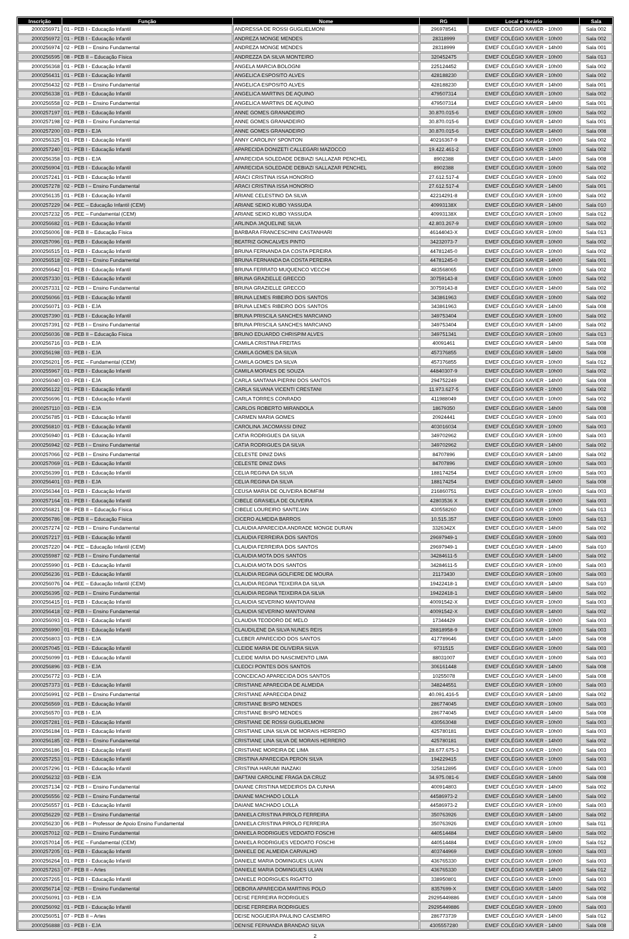| Inscrição | Função | Nome | RG | Local e Horário | Sala |
| --- | --- | --- | --- | --- | --- |
| 2000256971 | 01 - PEB I - Educação Infantil | ANDRESSA DE ROSSI GUGLIELMONI | 296978541 | EMEF COLÉGIO XAVIER - 10h00 | Sala 002 |
| 2000256972 | 01 - PEB I - Educação Infantil | ANDREZA MONGE MENDES | 28318999 | EMEF COLÉGIO XAVIER - 10h00 | Sala 002 |
| 2000256974 | 02 - PEB I – Ensino Fundamental | ANDREZA MONGE MENDES | 28318999 | EMEF COLÉGIO XAVIER - 14h00 | Sala 001 |
| 2000256595 | 08 - PEB II – Educação Física | ANDREZZA DA SILVA MONTEIRO | 320452475 | EMEF COLÉGIO XAVIER - 10h00 | Sala 013 |
| 2000256368 | 01 - PEB I - Educação Infantil | ANGELA MARCIA BOLOGNI | 225124452 | EMEF COLÉGIO XAVIER - 10h00 | Sala 002 |
| 2000256431 | 01 - PEB I - Educação Infantil | ANGELICA ESPOSITO ALVES | 428188230 | EMEF COLÉGIO XAVIER - 10h00 | Sala 002 |
| 2000256432 | 02 - PEB I – Ensino Fundamental | ANGELICA ESPOSITO ALVES | 428188230 | EMEF COLÉGIO XAVIER - 14h00 | Sala 001 |
| 2000256338 | 01 - PEB I - Educação Infantil | ANGELICA MARTINS DE AQUINO | 479507314 | EMEF COLÉGIO XAVIER - 10h00 | Sala 002 |
| 2000256558 | 02 - PEB I – Ensino Fundamental | ANGELICA MARTINS DE AQUINO | 479507314 | EMEF COLÉGIO XAVIER - 14h00 | Sala 001 |
| 2000257197 | 01 - PEB I - Educação Infantil | ANNE GOMES GRANADEIRO | 30.870.015-6 | EMEF COLÉGIO XAVIER - 10h00 | Sala 002 |
| 2000257198 | 02 - PEB I – Ensino Fundamental | ANNE GOMES GRANADEIRO | 30.870.015-6 | EMEF COLÉGIO XAVIER - 14h00 | Sala 001 |
| 2000257200 | 03 - PEB I - EJA | ANNE GOMES GRANADEIRO | 30.870.015-6 | EMEF COLÉGIO XAVIER - 14h00 | Sala 008 |
| 2000256325 | 01 - PEB I - Educação Infantil | ANNY CAROLINY SPONTON | 40216367-9 | EMEF COLÉGIO XAVIER - 10h00 | Sala 002 |
| 2000257240 | 01 - PEB I - Educação Infantil | APARECIDA DONIZETI CALLEGARI MAZOCCO | 19.422.461-2 | EMEF COLÉGIO XAVIER - 10h00 | Sala 002 |
| 2000256358 | 03 - PEB I - EJA | APARECIDA SOLEDADE DEBIAZI SALLAZAR PENCHEL | 8902388 | EMEF COLÉGIO XAVIER - 14h00 | Sala 008 |
| 2000256904 | 01 - PEB I - Educação Infantil | APARECIDA SOLEDADE DEBIAZI SALLAZAR PENCHEL | 8902388 | EMEF COLÉGIO XAVIER - 10h00 | Sala 002 |
| 2000257241 | 01 - PEB I - Educação Infantil | ARACI CRISTINA ISSA HONORIO | 27.612.517-4 | EMEF COLÉGIO XAVIER - 10h00 | Sala 002 |
| 2000257278 | 02 - PEB I – Ensino Fundamental | ARACI CRISTINA ISSA HONORIO | 27.612.517-4 | EMEF COLÉGIO XAVIER - 14h00 | Sala 001 |
| 2000256135 | 01 - PEB I - Educação Infantil | ARIANE CELESTINO DA SILVA | 42214291-8 | EMEF COLÉGIO XAVIER - 10h00 | Sala 002 |
| 2000257229 | 04 - PEE – Educação Infantil (CEM) | ARIANE SEIKO KUBO YASSUDA | 40993138X | EMEF COLÉGIO XAVIER - 14h00 | Sala 010 |
| 2000257232 | 05 - PEE – Fundamental (CEM) | ARIANE SEIKO KUBO YASSUDA | 40993138X | EMEF COLÉGIO XAVIER - 10h00 | Sala 012 |
| 2000256682 | 01 - PEB I - Educação Infantil | ARLINDA JAQUELINE SILVA | 42.803.267-9 | EMEF COLÉGIO XAVIER - 10h00 | Sala 002 |
| 2000256006 | 08 - PEB II – Educação Física | BARBARA FRANCESCHINI CASTANHARI | 46144043-X | EMEF COLÉGIO XAVIER - 10h00 | Sala 013 |
| 2000257096 | 01 - PEB I - Educação Infantil | BEATRIZ GONCALVES PINTO | 34232073-7 | EMEF COLÉGIO XAVIER - 10h00 | Sala 002 |
| 2000256515 | 01 - PEB I - Educação Infantil | BRUNA FERNANDA DA COSTA PEREIRA | 44781245-0 | EMEF COLÉGIO XAVIER - 10h00 | Sala 002 |
| 2000256518 | 02 - PEB I – Ensino Fundamental | BRUNA FERNANDA DA COSTA PEREIRA | 44781245-0 | EMEF COLÉGIO XAVIER - 14h00 | Sala 001 |
| 2000256642 | 01 - PEB I - Educação Infantil | BRUNA FERRATO MUQUENCO VECCHI | 483568065 | EMEF COLÉGIO XAVIER - 10h00 | Sala 002 |
| 2000257330 | 01 - PEB I - Educação Infantil | BRUNA GRAZIELLE GRECCO | 30759143-8 | EMEF COLÉGIO XAVIER - 10h00 | Sala 002 |
| 2000257331 | 02 - PEB I – Ensino Fundamental | BRUNA GRAZIELLE GRECCO | 30759143-8 | EMEF COLÉGIO XAVIER - 14h00 | Sala 002 |
| 2000256066 | 01 - PEB I - Educação Infantil | BRUNA LEMES RIBEIRO DOS SANTOS | 343861963 | EMEF COLÉGIO XAVIER - 10h00 | Sala 002 |
| 2000256071 | 03 - PEB I - EJA | BRUNA LEMES RIBEIRO DOS SANTOS | 343861963 | EMEF COLÉGIO XAVIER - 14h00 | Sala 008 |
| 2000257390 | 01 - PEB I - Educação Infantil | BRUNA PRISCILA SANCHES MARCIANO | 349753404 | EMEF COLÉGIO XAVIER - 10h00 | Sala 002 |
| 2000257391 | 02 - PEB I – Ensino Fundamental | BRUNA PRISCILA SANCHES MARCIANO | 349753404 | EMEF COLÉGIO XAVIER - 14h00 | Sala 002 |
| 2000256036 | 08 - PEB II – Educação Física | BRUNO EDUARDO CHRISPIM ALVES | 349751341 | EMEF COLÉGIO XAVIER - 10h00 | Sala 013 |
| 2000256716 | 03 - PEB I - EJA | CAMILA CRISTINA FREITAS | 40091461 | EMEF COLÉGIO XAVIER - 14h00 | Sala 008 |
| 2000256198 | 03 - PEB I - EJA | CAMILA GOMES DA SILVA | 457376855 | EMEF COLÉGIO XAVIER - 14h00 | Sala 008 |
| 2000256201 | 05 - PEE – Fundamental (CEM) | CAMILA GOMES DA SILVA | 457376855 | EMEF COLÉGIO XAVIER - 10h00 | Sala 012 |
| 2000255967 | 01 - PEB I - Educação Infantil | CAMILA MORAES DE SOUZA | 44840307-9 | EMEF COLÉGIO XAVIER - 10h00 | Sala 002 |
| 2000256040 | 03 - PEB I - EJA | CARLA SANTANA PIERINI DOS SANTOS | 294752249 | EMEF COLÉGIO XAVIER - 14h00 | Sala 008 |
| 2000256122 | 01 - PEB I - Educação Infantil | CARLA SILVANA VICENTI CRESTANI | 11.973.627-5 | EMEF COLÉGIO XAVIER - 10h00 | Sala 002 |
| 2000256696 | 01 - PEB I - Educação Infantil | CARLA TORRES CONRADO | 411988049 | EMEF COLÉGIO XAVIER - 10h00 | Sala 002 |
| 2000257110 | 03 - PEB I - EJA | CARLOS ROBERTO MIRANDOLA | 18679350 | EMEF COLÉGIO XAVIER - 14h00 | Sala 008 |
| 2000256785 | 01 - PEB I - Educação Infantil | CARMEN MARIA GOMES | 20924441 | EMEF COLÉGIO XAVIER - 10h00 | Sala 003 |
| 2000256810 | 01 - PEB I - Educação Infantil | CAROLINA JACOMASSI DINIZ | 403016034 | EMEF COLÉGIO XAVIER - 10h00 | Sala 003 |
| 2000256940 | 01 - PEB I - Educação Infantil | CATIA RODRIGUES DA SILVA | 349702962 | EMEF COLÉGIO XAVIER - 10h00 | Sala 003 |
| 2000256942 | 02 - PEB I – Ensino Fundamental | CATIA RODRIGUES DA SILVA | 349702962 | EMEF COLÉGIO XAVIER - 14h00 | Sala 002 |
| 2000257066 | 02 - PEB I – Ensino Fundamental | CELESTE DINIZ DIAS | 84707896 | EMEF COLÉGIO XAVIER - 14h00 | Sala 002 |
| 2000257069 | 01 - PEB I - Educação Infantil | CELESTE DINIZ DIAS | 84707896 | EMEF COLÉGIO XAVIER - 10h00 | Sala 003 |
| 2000256399 | 01 - PEB I - Educação Infantil | CELIA REGINA DA SILVA | 188174254 | EMEF COLÉGIO XAVIER - 10h00 | Sala 003 |
| 2000256401 | 03 - PEB I - EJA | CELIA REGINA DA SILVA | 188174254 | EMEF COLÉGIO XAVIER - 14h00 | Sala 008 |
| 2000256344 | 01 - PEB I - Educação Infantil | CEUSA MARIA DE OLIVEIRA BOMFIM | 216860751 | EMEF COLÉGIO XAVIER - 10h00 | Sala 003 |
| 2000257164 | 01 - PEB I - Educação Infantil | CIBELE GRASIELA DE OLIVEIRA | 42803536 X | EMEF COLÉGIO XAVIER - 10h00 | Sala 003 |
| 2000256821 | 08 - PEB II – Educação Física | CIBELE LOUREIRO SANTEJAN | 430558260 | EMEF COLÉGIO XAVIER - 10h00 | Sala 013 |
| 2000256786 | 08 - PEB II – Educação Física | CICERO ALMEIDA BARROS | 10.515.357 | EMEF COLÉGIO XAVIER - 10h00 | Sala 013 |
| 2000257274 | 02 - PEB I – Ensino Fundamental | CLAUDIA APARECIDA ANDRADE MONGE DURAN | 3326342X | EMEF COLÉGIO XAVIER - 14h00 | Sala 002 |
| 2000257217 | 01 - PEB I - Educação Infantil | CLAUDIA FERREIRA DOS SANTOS | 29697949-1 | EMEF COLÉGIO XAVIER - 10h00 | Sala 003 |
| 2000257220 | 04 - PEE – Educação Infantil (CEM) | CLAUDIA FERREIRA DOS SANTOS | 29697949-1 | EMEF COLÉGIO XAVIER - 14h00 | Sala 010 |
| 2000255987 | 02 - PEB I – Ensino Fundamental | CLAUDIA MOTA DOS SANTOS | 34284611-5 | EMEF COLÉGIO XAVIER - 14h00 | Sala 002 |
| 2000255990 | 01 - PEB I - Educação Infantil | CLAUDIA MOTA DOS SANTOS | 34284611-5 | EMEF COLÉGIO XAVIER - 10h00 | Sala 003 |
| 2000256236 | 01 - PEB I - Educação Infantil | CLAUDIA REGINA GOLFIERE DE MOURA | 21173430 | EMEF COLÉGIO XAVIER - 10h00 | Sala 003 |
| 2000256076 | 04 - PEE – Educação Infantil (CEM) | CLAUDIA REGINA TEIXEIRA DA SILVA | 19422418-1 | EMEF COLÉGIO XAVIER - 14h00 | Sala 010 |
| 2000256395 | 02 - PEB I – Ensino Fundamental | CLAUDIA REGINA TEIXEIRA DA SILVA | 19422418-1 | EMEF COLÉGIO XAVIER - 14h00 | Sala 002 |
| 2000256415 | 01 - PEB I - Educação Infantil | CLAUDIA SEVERINO MANTOVANI | 40091542-X | EMEF COLÉGIO XAVIER - 10h00 | Sala 003 |
| 2000256418 | 02 - PEB I – Ensino Fundamental | CLAUDIA SEVERINO MANTOVANI | 40091542-X | EMEF COLÉGIO XAVIER - 14h00 | Sala 002 |
| 2000256093 | 01 - PEB I - Educação Infantil | CLAUDIA TEODORO DE MELO | 17344429 | EMEF COLÉGIO XAVIER - 10h00 | Sala 003 |
| 2000256990 | 01 - PEB I - Educação Infantil | CLAUDILENE DA SILVA NUNES REIS | 28818958-9 | EMEF COLÉGIO XAVIER - 10h00 | Sala 003 |
| 2000256803 | 03 - PEB I - EJA | CLEBER APARECIDO DOS SANTOS | 417789646 | EMEF COLÉGIO XAVIER - 14h00 | Sala 008 |
| 2000257045 | 01 - PEB I - Educação Infantil | CLEIDE MARIA DE OLIVEIRA SILVA | 9731515 | EMEF COLÉGIO XAVIER - 10h00 | Sala 003 |
| 2000256099 | 01 - PEB I - Educação Infantil | CLEIDE MARIA DO NASCIMENTO LIMA | 88031007 | EMEF COLÉGIO XAVIER - 10h00 | Sala 003 |
| 2000256896 | 03 - PEB I - EJA | CLEOCI PONTES DOS SANTOS | 306161448 | EMEF COLÉGIO XAVIER - 14h00 | Sala 008 |
| 2000256772 | 03 - PEB I - EJA | CONCEICAO APARECIDA DOS SANTOS | 10255078 | EMEF COLÉGIO XAVIER - 14h00 | Sala 008 |
| 2000257373 | 01 - PEB I - Educação Infantil | CRISTIANE APARECIDA DE ALMEIDA | 348244551 | EMEF COLÉGIO XAVIER - 10h00 | Sala 003 |
| 2000256991 | 02 - PEB I – Ensino Fundamental | CRISTIANE APARECIDA DINIZ | 40.091.416-5 | EMEF COLÉGIO XAVIER - 14h00 | Sala 002 |
| 2000256569 | 01 - PEB I - Educação Infantil | CRISTIANE BISPO MENDES | 286774045 | EMEF COLÉGIO XAVIER - 10h00 | Sala 003 |
| 2000256570 | 03 - PEB I - EJA | CRISTIANE BISPO MENDES | 286774045 | EMEF COLÉGIO XAVIER - 14h00 | Sala 008 |
| 2000257281 | 01 - PEB I - Educação Infantil | CRISTIANE DE ROSSI GUGLIELMONI | 430563048 | EMEF COLÉGIO XAVIER - 10h00 | Sala 003 |
| 2000256184 | 01 - PEB I - Educação Infantil | CRISTIANE LINA SILVA DE MORAIS HERRERO | 425780181 | EMEF COLÉGIO XAVIER - 10h00 | Sala 003 |
| 2000256185 | 02 - PEB I – Ensino Fundamental | CRISTIANE LINA SILVA DE MORAIS HERRERO | 425780181 | EMEF COLÉGIO XAVIER - 14h00 | Sala 002 |
| 2000256186 | 01 - PEB I - Educação Infantil | CRISTIANE MOREIRA DE LIMA | 28.677.675-3 | EMEF COLÉGIO XAVIER - 10h00 | Sala 003 |
| 2000257253 | 01 - PEB I - Educação Infantil | CRISTINA APARECIDA PERON SILVA | 194229415 | EMEF COLÉGIO XAVIER - 10h00 | Sala 003 |
| 2000257296 | 01 - PEB I - Educação Infantil | CRISTINA HARUMI INAZAKI | 325812895 | EMEF COLÉGIO XAVIER - 10h00 | Sala 003 |
| 2000256232 | 03 - PEB I - EJA | DAFTANI CAROLINE FRAGA DA CRUZ | 34.975.081-6 | EMEF COLÉGIO XAVIER - 14h00 | Sala 008 |
| 2000257134 | 02 - PEB I – Ensino Fundamental | DAIANE CRISTINA MEDEIROS DA CUNHA | 400914803 | EMEF COLÉGIO XAVIER - 14h00 | Sala 002 |
| 2000256556 | 02 - PEB I – Ensino Fundamental | DAIANE MACHADO LOLLA | 44586973-2 | EMEF COLÉGIO XAVIER - 14h00 | Sala 002 |
| 2000256557 | 01 - PEB I - Educação Infantil | DAIANE MACHADO LOLLA | 44586973-2 | EMEF COLÉGIO XAVIER - 10h00 | Sala 003 |
| 2000256229 | 02 - PEB I – Ensino Fundamental | DANIELA CRISTINA PIROLO FERREIRA | 350763926 | EMEF COLÉGIO XAVIER - 14h00 | Sala 002 |
| 2000256230 | 06 - PEB I – Professor de Apoio Ensino Fundamental | DANIELA CRISTINA PIROLO FERREIRA | 350763926 | EMEF COLÉGIO XAVIER - 10h00 | Sala 011 |
| 2000257012 | 02 - PEB I – Ensino Fundamental | DANIELA RODRIGUES VEDOATO FOSCHI | 440514484 | EMEF COLÉGIO XAVIER - 14h00 | Sala 002 |
| 2000257014 | 05 - PEE – Fundamental (CEM) | DANIELA RODRIGUES VEDOATO FOSCHI | 440514484 | EMEF COLÉGIO XAVIER - 10h00 | Sala 012 |
| 2000257205 | 01 - PEB I - Educação Infantil | DANIELE DE ALMEIDA CARVALHO | 403744969 | EMEF COLÉGIO XAVIER - 10h00 | Sala 003 |
| 2000256264 | 01 - PEB I - Educação Infantil | DANIELE MARIA DOMINGUES ULIAN | 436765330 | EMEF COLÉGIO XAVIER - 10h00 | Sala 003 |
| 2000257263 | 07 - PEB II – Artes | DANIELE MARIA DOMINGUES ULIAN | 436765330 | EMEF COLÉGIO XAVIER - 14h00 | Sala 012 |
| 2000257265 | 01 - PEB I - Educação Infantil | DANIELE RODRIGUES RIGATTO | 338950801 | EMEF COLÉGIO XAVIER - 10h00 | Sala 003 |
| 2000256714 | 02 - PEB I – Ensino Fundamental | DEBORA APARECIDA MARTINS POLO | 8357699-X | EMEF COLÉGIO XAVIER - 14h00 | Sala 002 |
| 2000256091 | 03 - PEB I - EJA | DEISE FERREIRA RODRIGUES | 29295449886 | EMEF COLÉGIO XAVIER - 14h00 | Sala 008 |
| 2000256092 | 01 - PEB I - Educação Infantil | DEISE FERREIRA RODRIGUES | 29295449886 | EMEF COLÉGIO XAVIER - 10h00 | Sala 003 |
| 2000256051 | 07 - PEB II – Artes | DEISE NOGUEIRA PAULINO CASEMIRO | 286773739 | EMEF COLÉGIO XAVIER - 14h00 | Sala 012 |
| 2000256888 | 03 - PEB I - EJA | DENISE FERNANDA BRANDAO SILVA | 4305557280 | EMEF COLÉGIO XAVIER - 14h00 | Sala 008 |
2